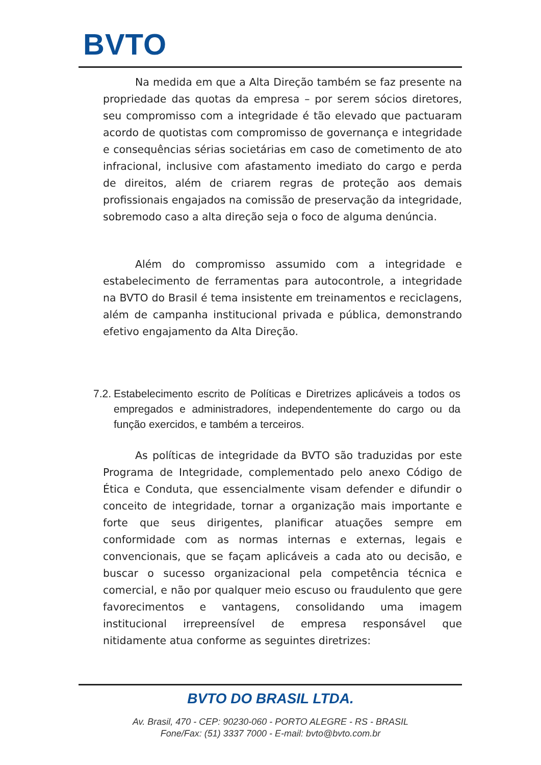BVTO
Na medida em que a Alta Direção também se faz presente na propriedade das quotas da empresa – por serem sócios diretores, seu compromisso com a integridade é tão elevado que pactuaram acordo de quotistas com compromisso de governança e integridade e consequências sérias societárias em caso de cometimento de ato infracional, inclusive com afastamento imediato do cargo e perda de direitos, além de criarem regras de proteção aos demais profissionais engajados na comissão de preservação da integridade, sobremodo caso a alta direção seja o foco de alguma denúncia.
Além do compromisso assumido com a integridade e estabelecimento de ferramentas para autocontrole, a integridade na BVTO do Brasil é tema insistente em treinamentos e reciclagens, além de campanha institucional privada e pública, demonstrando efetivo engajamento da Alta Direção.
7.2.
Estabelecimento escrito de Políticas e Diretrizes aplicáveis a todos os empregados e administradores, independentemente do cargo ou da função exercidos, e também a terceiros.
As políticas de integridade da BVTO são traduzidas por este Programa de Integridade, complementado pelo anexo Código de Ética e Conduta, que essencialmente visam defender e difundir o conceito de integridade, tornar a organização mais importante e forte que seus dirigentes, planificar atuações sempre em conformidade com as normas internas e externas, legais e convencionais, que se façam aplicáveis a cada ato ou decisão, e buscar o sucesso organizacional pela competência técnica e comercial, e não por qualquer meio escuso ou fraudulento que gere favorecimentos e vantagens, consolidando uma imagem institucional irrepreensível de empresa responsável que nitidamente atua conforme as seguintes diretrizes:
BVTO DO BRASIL LTDA.
Av. Brasil, 470 - CEP: 90230-060 - PORTO ALEGRE - RS - BRASIL
Fone/Fax: (51) 3337 7000 - E-mail: bvto@bvto.com.br